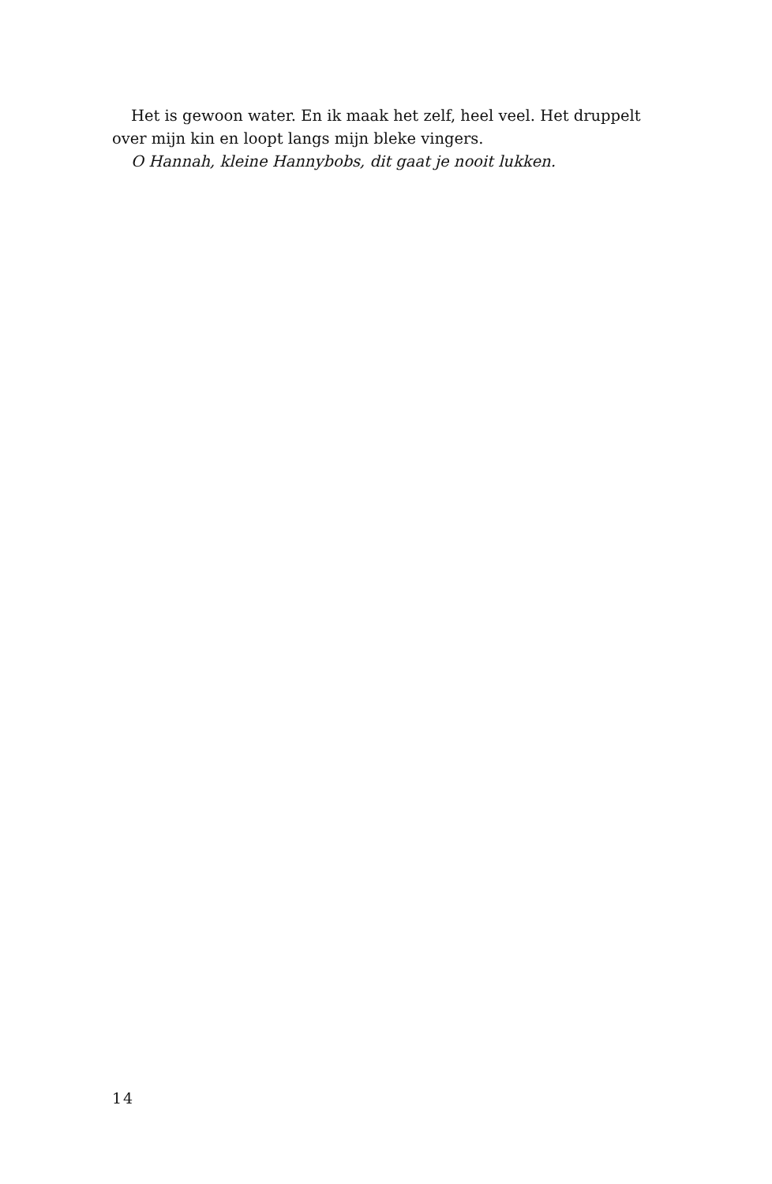Het is gewoon water. En ik maak het zelf, heel veel. Het druppelt over mijn kin en loopt langs mijn bleke vingers.
O Hannah, kleine Hannybobs, dit gaat je nooit lukken.
14